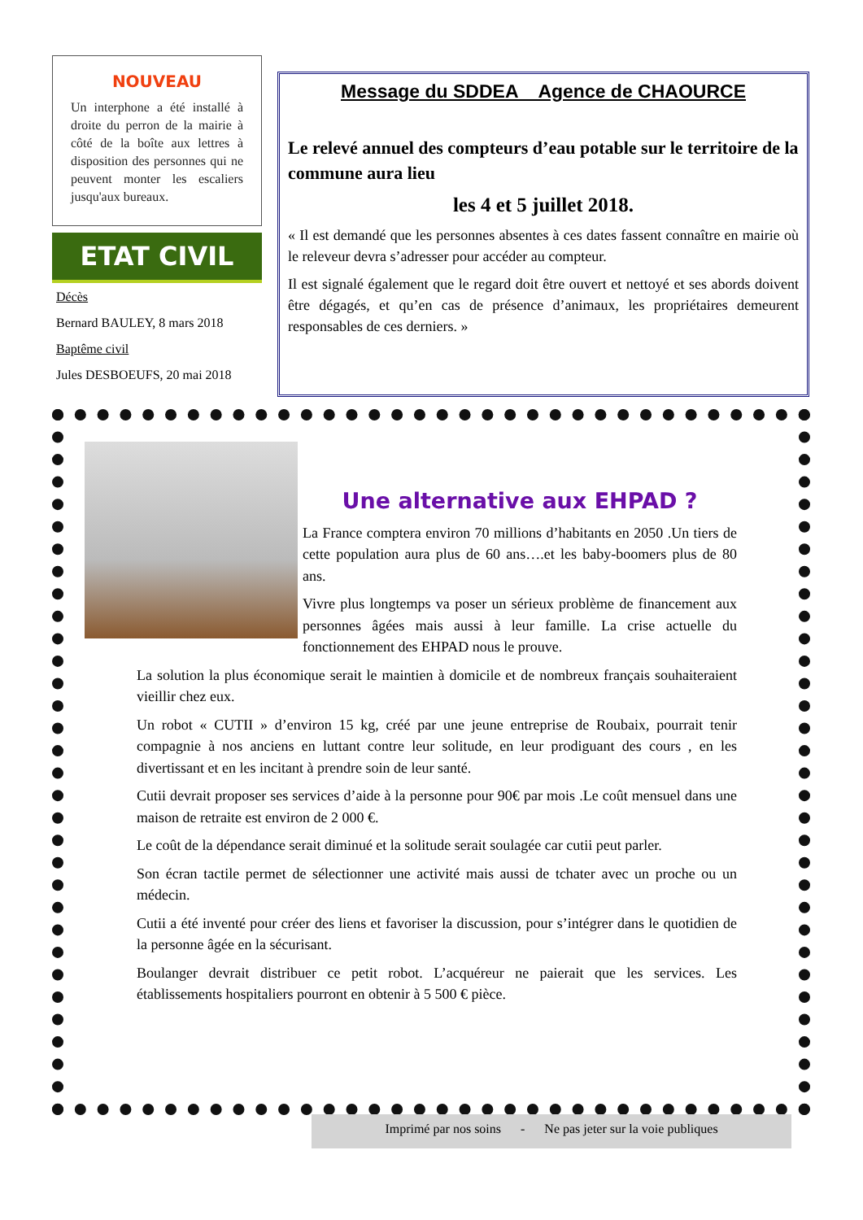NOUVEAU
Un interphone a été installé à droite du perron de la mairie à côté de la boîte aux lettres à disposition des personnes qui ne peuvent monter les escaliers jusqu'aux bureaux.
ETAT CIVIL
Décès
Bernard BAULEY, 8 mars 2018
Baptême civil
Jules DESBOEUFS, 20 mai 2018
Message du SDDEA Agence de CHAOURCE
Le relevé annuel des compteurs d’eau potable sur le territoire de la commune aura lieu
les 4 et 5 juillet 2018.
« Il est demandé que les personnes absentes à ces dates fassent connaître en mairie où le releveur devra s’adresser pour accéder au compteur.
Il est signalé également que le regard doit être ouvert et nettoyé et ses abords doivent être dégagés, et qu’en cas de présence d’animaux, les propriétaires demeurent responsables de ces derniers. »
Une alternative aux EHPAD ?
La France comptera environ 70 millions d’habitants en 2050 .Un tiers de cette population aura plus de 60 ans….et les baby-boomers plus de 80 ans.
Vivre plus longtemps va poser un sérieux problème de financement aux personnes âgées mais aussi à leur famille. La crise actuelle du fonctionnement des EHPAD nous le prouve.
La solution la plus économique serait le maintien à domicile et de nombreux français souhaiteraient vieillir chez eux.
Un robot « CUTII » d’environ 15 kg, créé par une jeune entreprise de Roubaix, pourrait tenir compagnie à nos anciens en luttant contre leur solitude, en leur prodiguant des cours , en les divertissant et en les incitant à prendre soin de leur santé.
Cutii devrait proposer ses services d’aide à la personne pour 90€ par mois .Le coût mensuel dans une maison de retraite est environ de 2 000 €.
Le coût de la dépendance serait diminué et la solitude serait soulagée car cutii peut parler.
Son écran tactile permet de sélectionner une activité mais aussi de tchater avec un proche ou un médecin.
Cutii a été inventé pour créer des liens et favoriser la discussion, pour s’intégrer dans le quotidien de la personne âgée en la sécurisant.
Boulanger devrait distribuer ce petit robot. L’acquéreur ne paierait que les services. Les établissements hospitaliers pourront en obtenir à 5 500 € pièce.
Imprimé par nos soins - Ne pas jeter sur la voie publiques